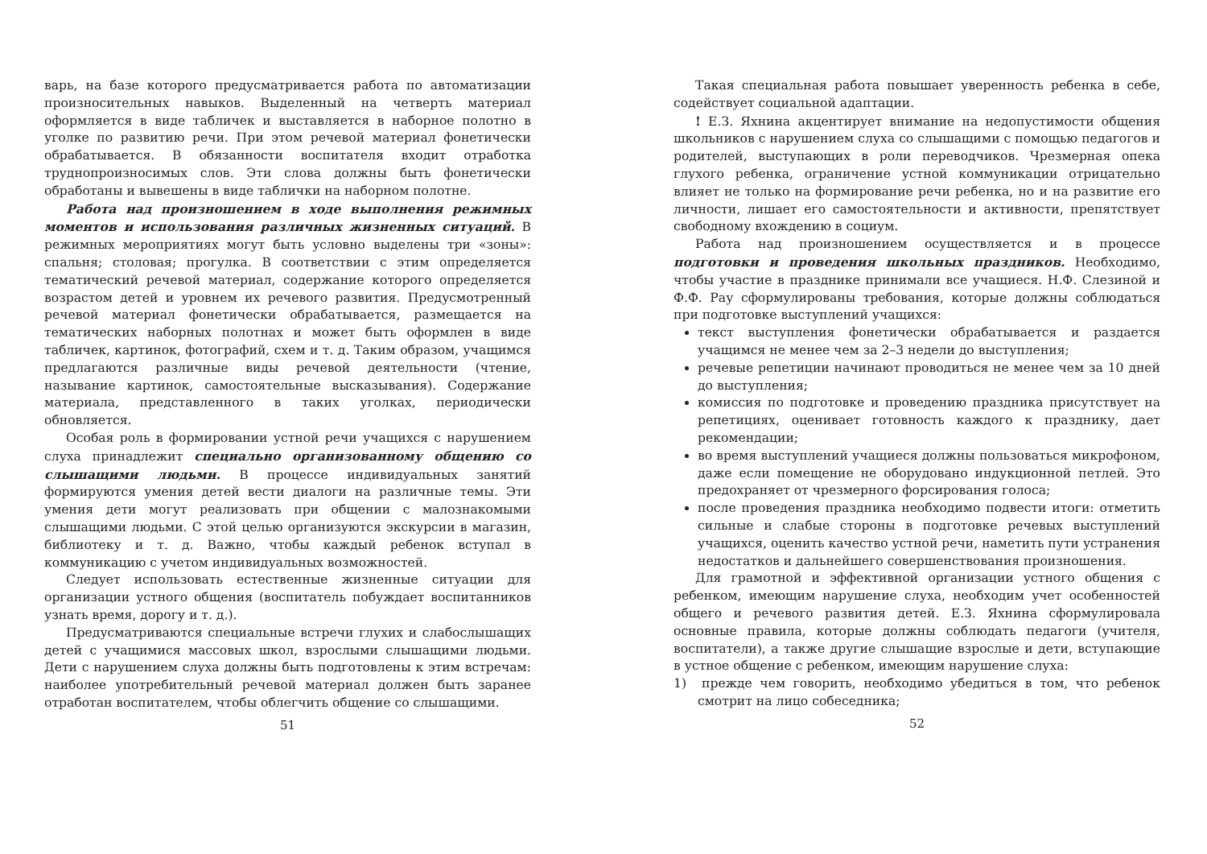варь, на базе которого предусматривается работа по автоматизации произносительных навыков. Выделенный на четверть материал оформляется в виде табличек и выставляется в наборное полотно в уголке по развитию речи. При этом речевой материал фонетически обрабатывается. В обязанности воспитателя входит отработка труднопроизносимых слов. Эти слова должны быть фонетически обработаны и вывешены в виде таблички на наборном полотне.
Работа над произношением в ходе выполнения режимных моментов и использования различных жизненных ситуаций. В режимных мероприятиях могут быть условно выделены три «зоны»: спальня; столовая; прогулка. В соответствии с этим определяется тематический речевой материал, содержание которого определяется возрастом детей и уровнем их речевого развития. Предусмотренный речевой материал фонетически обрабатывается, размещается на тематических наборных полотнах и может быть оформлен в виде табличек, картинок, фотографий, схем и т. д. Таким образом, учащимся предлагаются различные виды речевой деятельности (чтение, называние картинок, самостоятельные высказывания). Содержание материала, представленного в таких уголках, периодически обновляется.
Особая роль в формировании устной речи учащихся с нарушением слуха принадлежит специально организованному общению со слышащими людьми. В процессе индивидуальных занятий формируются умения детей вести диалоги на различные темы. Эти умения дети могут реализовать при общении с малознакомыми слышащими людьми. С этой целью организуются экскурсии в магазин, библиотеку и т. д. Важно, чтобы каждый ребенок вступал в коммуникацию с учетом индивидуальных возможностей.
Следует использовать естественные жизненные ситуации для организации устного общения (воспитатель побуждает воспитанников узнать время, дорогу и т. д.).
Предусматриваются специальные встречи глухих и слабослышащих детей с учащимися массовых школ, взрослыми слышащими людьми. Дети с нарушением слуха должны быть подготовлены к этим встречам: наиболее употребительный речевой материал должен быть заранее отработан воспитателем, чтобы облегчить общение со слышащими.
51
Такая специальная работа повышает уверенность ребенка в себе, содействует социальной адаптации.
! Е.З. Яхнина акцентирует внимание на недопустимости общения школьников с нарушением слуха со слышащими с помощью педагогов и родителей, выступающих в роли переводчиков. Чрезмерная опека глухого ребенка, ограничение устной коммуникации отрицательно влияет не только на формирование речи ребенка, но и на развитие его личности, лишает его самостоятельности и активности, препятствует свободному вхождению в социум.
Работа над произношением осуществляется и в процессе подготовки и проведения школьных праздников. Необходимо, чтобы участие в празднике принимали все учащиеся. Н.Ф. Слезиной и Ф.Ф. Рау сформулированы требования, которые должны соблюдаться при подготовке выступлений учащихся:
текст выступления фонетически обрабатывается и раздается учащимся не менее чем за 2–3 недели до выступления;
речевые репетиции начинают проводиться не менее чем за 10 дней до выступления;
комиссия по подготовке и проведению праздника присутствует на репетициях, оценивает готовность каждого к празднику, дает рекомендации;
во время выступлений учащиеся должны пользоваться микрофоном, даже если помещение не оборудовано индукционной петлей. Это предохраняет от чрезмерного форсирования голоса;
после проведения праздника необходимо подвести итоги: отметить сильные и слабые стороны в подготовке речевых выступлений учащихся, оценить качество устной речи, наметить пути устранения недостатков и дальнейшего совершенствования произношения.
Для грамотной и эффективной организации устного общения с ребенком, имеющим нарушение слуха, необходим учет особенностей общего и речевого развития детей. Е.З. Яхнина сформулировала основные правила, которые должны соблюдать педагоги (учителя, воспитатели), а также другие слышащие взрослые и дети, вступающие в устное общение с ребенком, имеющим нарушение слуха:
1) прежде чем говорить, необходимо убедиться в том, что ребенок смотрит на лицо собеседника;
52